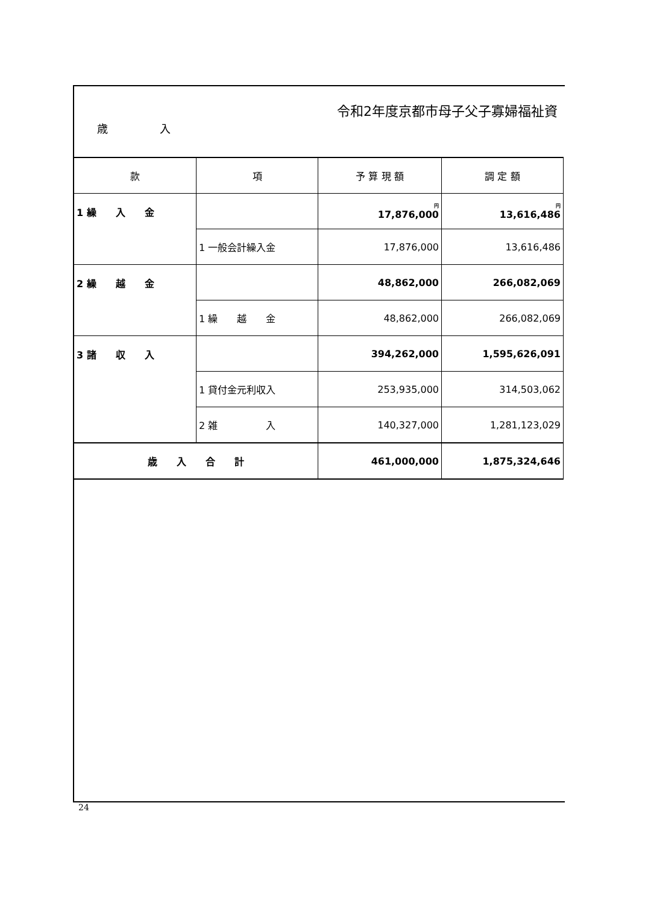令和2年度京都市母子父子寡婦福祉資
歳 入
| 款 | 項 | 予 算 現 額 | 調 定 額 |
| --- | --- | --- | --- |
| 1 繰 入 金 | | 円 17,876,000 | 円 13,616,486 |
| | 1 一般会計繰入金 | 17,876,000 | 13,616,486 |
| 2 繰 越 金 | | 48,862,000 | 266,082,069 |
| | 1 繰 越 金 | 48,862,000 | 266,082,069 |
| 3 諸 収 入 | | 394,262,000 | 1,595,626,091 |
| | 1 貸付金元利収入 | 253,935,000 | 314,503,062 |
| | 2 雑 入 | 140,327,000 | 1,281,123,029 |
| 歳 入 合 計 | | 461,000,000 | 1,875,324,646 |
24